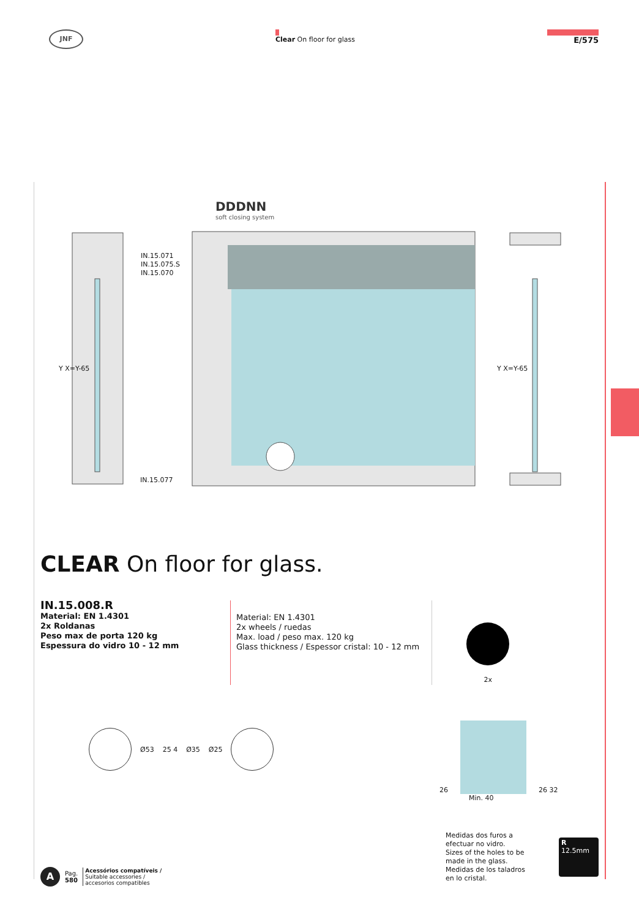JNF
Clear On floor for glass
E/575
DDDNN
soft closing system
IN.15.071
IN.15.075.S
IN.15.070
IN.15.077
Y X=Y-65 Y X=Y-65
CLEAR On floor for glass.
IN.15.008.R
Material: EN 1.4301
2x Roldanas
Peso max de porta 120 kg
Espessura do vidro 10 - 12 mm
Material: EN 1.4301
2x wheels / ruedas
Max. load / peso max. 120 kg
Glass thickness / Espessor cristal: 10 - 12 mm
2x
Ø53 25 4 Ø35 Ø25
26
26 32
Min. 40
Medidas dos furos a
efectuar no vidro.
Sizes of the holes to be
made in the glass.
Medidas de los taladros
en lo cristal.
R 12.5mm
A
Pag.
580
Acessórios compatíveis /
Suitable accessories /
accesorios compatibles